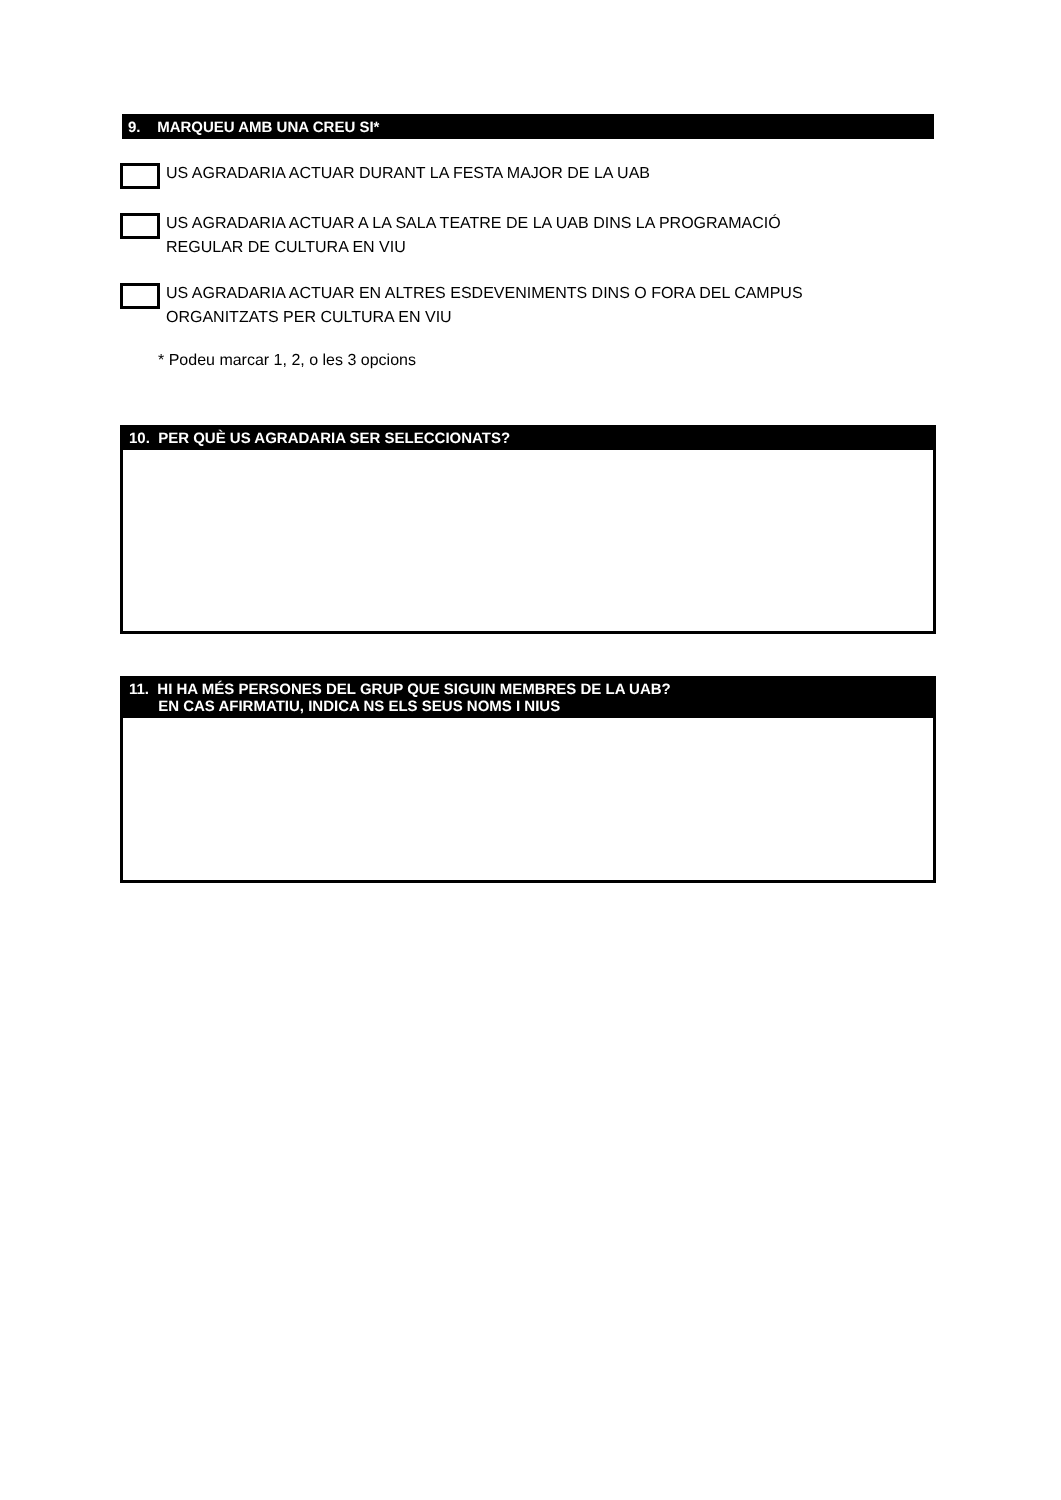9. MARQUEU AMB UNA CREU SI*
US AGRADARIA ACTUAR DURANT LA FESTA MAJOR DE LA UAB
US AGRADARIA ACTUAR A LA SALA TEATRE DE LA UAB DINS LA PROGRAMACIÓ
REGULAR DE CULTURA EN VIU
US AGRADARIA ACTUAR EN ALTRES ESDEVENIMENTS DINS O FORA DEL CAMPUS
ORGANITZATS PER CULTURA EN VIU
* Podeu marcar 1, 2, o les 3 opcions
10. PER QUÈ US AGRADARIA SER SELECCIONATS?
11. HI HA MÉS PERSONES DEL GRUP QUE SIGUIN MEMBRES DE LA UAB?
EN CAS AFIRMATIU, INDICA NS ELS SEUS NOMS I NIUS